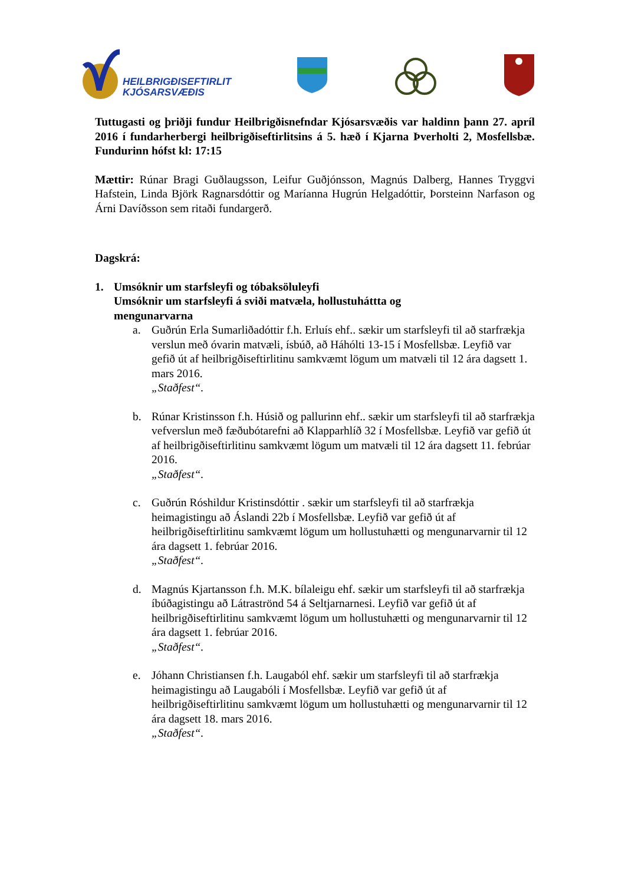HEILBRIGÐISEFTIRLIT
KJÓSARSVÆÐIS
Tuttugasti og þriðji fundur Heilbrigðisnefndar Kjósarsvæðis var haldinn þann 27. apríl 2016 í fundarherbergi heilbrigðiseftirlitsins á 5. hæð í Kjarna Þverholti 2, Mosfellsbæ. Fundurinn hófst kl: 17:15
Mættir: Rúnar Bragi Guðlaugsson, Leifur Guðjónsson, Magnús Dalberg, Hannes Tryggvi Hafstein, Linda Björk Ragnarsdóttir og Maríanna Hugrún Helgadóttir, Þorsteinn Narfason og Árni Davíðsson sem ritaði fundargerð.
Dagskrá:
1. Umsóknir um starfsleyfi og tóbaksöluleyfi
Umsóknir um starfsleyfi á sviði matvæla, hollustuháttta og
mengunarvarna
a. Guðrún Erla Sumarliðadóttir f.h. Erluís ehf.. sækir um starfsleyfi til að starfrækja verslun með óvarin matvæli, ísbúð, að Háhólti 13-15 í Mosfellsbæ. Leyfið var gefið út af heilbrigðiseftirlitinu samkvæmt lögum um matvæli til 12 ára dagsett 1. mars 2016.
„Staðfest“.
b. Rúnar Kristinsson f.h. Húsið og pallurinn ehf.. sækir um starfsleyfi til að starfrækja vefverslun með fæðubótarefni að Klapparhlíð 32 í Mosfellsbæ. Leyfið var gefið út af heilbrigðiseftirlitinu samkvæmt lögum um matvæli til 12 ára dagsett 11. febrúar 2016.
„Staðfest“.
c. Guðrún Róshildur Kristinsdóttir . sækir um starfsleyfi til að starfrækja heimagistingu að Áslandi 22b í Mosfellsbæ. Leyfið var gefið út af heilbrigðiseftirlitinu samkvæmt lögum um hollustuhætti og mengunarvarnir til 12 ára dagsett 1. febrúar 2016.
„Staðfest“.
d. Magnús Kjartansson f.h. M.K. bílaleigu ehf. sækir um starfsleyfi til að starfrækja íbúðagistingu að Látraströnd 54 á Seltjarnarnesi. Leyfið var gefið út af heilbrigðiseftirlitinu samkvæmt lögum um hollustuhætti og mengunarvarnir til 12 ára dagsett 1. febrúar 2016.
„Staðfest“.
e. Jóhann Christiansen f.h. Laugaból ehf. sækir um starfsleyfi til að starfrækja heimagistingu að Laugabóli í Mosfellsbæ. Leyfið var gefið út af heilbrigðiseftirlitinu samkvæmt lögum um hollustuhætti og mengunarvarnir til 12 ára dagsett 18. mars 2016.
„Staðfest“.